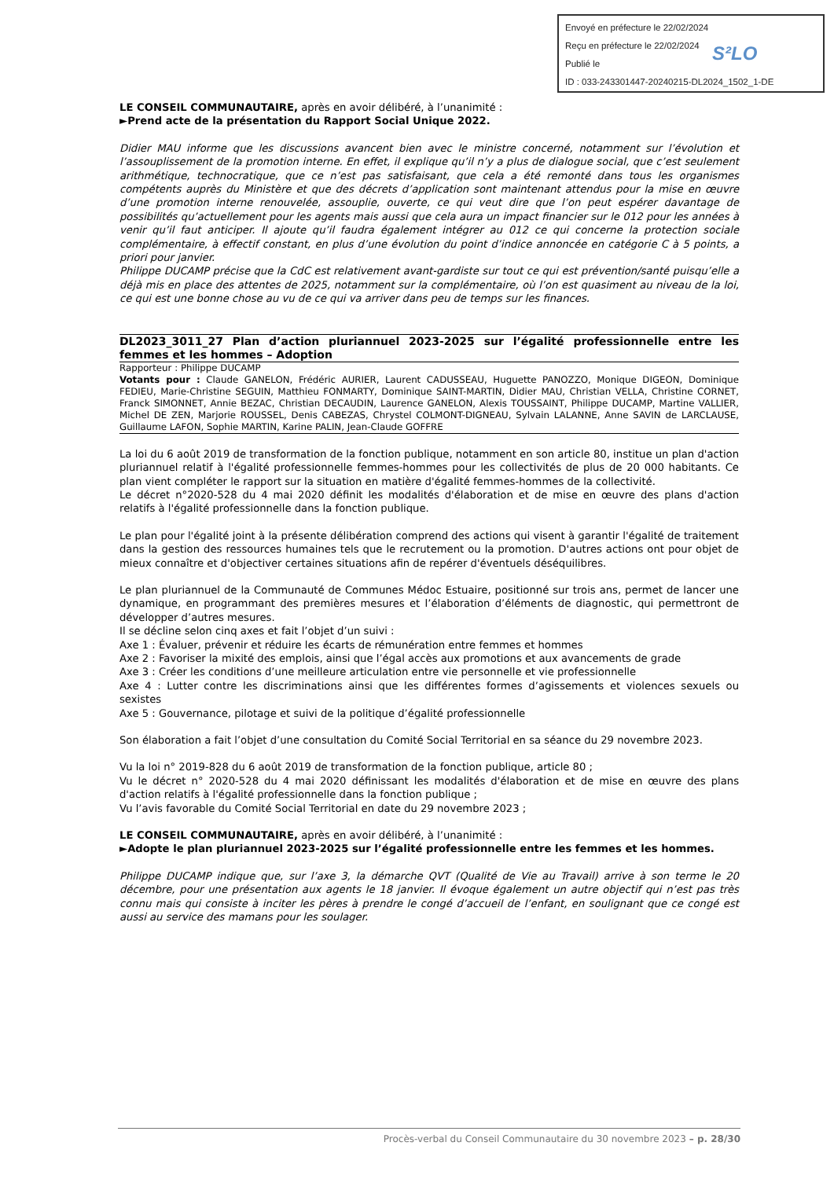Envoyé en préfecture le 22/02/2024
Reçu en préfecture le 22/02/2024
Publié le
ID : 033-243301447-20240215-DL2024_1502_1-DE
S²LO
LE CONSEIL COMMUNAUTAIRE, après en avoir délibéré, à l’unanimité :
►Prend acte de la présentation du Rapport Social Unique 2022.
Didier MAU informe que les discussions avancent bien avec le ministre concerné, notamment sur l’évolution et l’assouplissement de la promotion interne. En effet, il explique qu’il n’y a plus de dialogue social, que c’est seulement arithmétique, technocratique, que ce n’est pas satisfaisant, que cela a été remonté dans tous les organismes compétents auprès du Ministère et que des décrets d’application sont maintenant attendus pour la mise en œuvre d’une promotion interne renouvelée, assouplie, ouverte, ce qui veut dire que l’on peut espérer davantage de possibilités qu’actuellement pour les agents mais aussi que cela aura un impact financier sur le 012 pour les années à venir qu’il faut anticiper. Il ajoute qu’il faudra également intégrer au 012 ce qui concerne la protection sociale complémentaire, à effectif constant, en plus d’une évolution du point d’indice annoncée en catégorie C à 5 points, a priori pour janvier.
Philippe DUCAMP précise que la CdC est relativement avant-gardiste sur tout ce qui est prévention/santé puisqu’elle a déjà mis en place des attentes de 2025, notamment sur la complémentaire, où l’on est quasiment au niveau de la loi, ce qui est une bonne chose au vu de ce qui va arriver dans peu de temps sur les finances.
DL2023_3011_27 Plan d’action pluriannuel 2023-2025 sur l’égalité professionnelle entre les femmes et les hommes – Adoption
Rapporteur : Philippe DUCAMP
Votants pour : Claude GANELON, Frédéric AURIER, Laurent CADUSSEAU, Huguette PANOZZO, Monique DIGEON, Dominique FEDIEU, Marie-Christine SEGUIN, Matthieu FONMARTY, Dominique SAINT-MARTIN, Didier MAU, Christian VELLA, Christine CORNET, Franck SIMONNET, Annie BEZAC, Christian DECAUDIN, Laurence GANELON, Alexis TOUSSAINT, Philippe DUCAMP, Martine VALLIER, Michel DE ZEN, Marjorie ROUSSEL, Denis CABEZAS, Chrystel COLMONT-DIGNEAU, Sylvain LALANNE, Anne SAVIN de LARCLAUSE, Guillaume LAFON, Sophie MARTIN, Karine PALIN, Jean-Claude GOFFRE
La loi du 6 août 2019 de transformation de la fonction publique, notamment en son article 80, institue un plan d'action pluriannuel relatif à l'égalité professionnelle femmes-hommes pour les collectivités de plus de 20 000 habitants. Ce plan vient compléter le rapport sur la situation en matière d'égalité femmes-hommes de la collectivité.
Le décret n°2020-528 du 4 mai 2020 définit les modalités d'élaboration et de mise en œuvre des plans d'action relatifs à l'égalité professionnelle dans la fonction publique.
Le plan pour l'égalité joint à la présente délibération comprend des actions qui visent à garantir l'égalité de traitement dans la gestion des ressources humaines tels que le recrutement ou la promotion. D'autres actions ont pour objet de mieux connaître et d'objectiver certaines situations afin de repérer d'éventuels déséquilibres.
Le plan pluriannuel de la Communauté de Communes Médoc Estuaire, positionné sur trois ans, permet de lancer une dynamique, en programmant des premières mesures et l’élaboration d’éléments de diagnostic, qui permettront de développer d’autres mesures.
Il se décline selon cinq axes et fait l’objet d’un suivi :
Axe 1 : Évaluer, prévenir et réduire les écarts de rémunération entre femmes et hommes
Axe 2 : Favoriser la mixité des emplois, ainsi que l’égal accès aux promotions et aux avancements de grade
Axe 3 : Créer les conditions d’une meilleure articulation entre vie personnelle et vie professionnelle
Axe 4 : Lutter contre les discriminations ainsi que les différentes formes d’agissements et violences sexuels ou sexistes
Axe 5 : Gouvernance, pilotage et suivi de la politique d’égalité professionnelle
Son élaboration a fait l’objet d’une consultation du Comité Social Territorial en sa séance du 29 novembre 2023.
Vu la loi n° 2019-828 du 6 août 2019 de transformation de la fonction publique, article 80 ;
Vu le décret n° 2020-528 du 4 mai 2020 définissant les modalités d'élaboration et de mise en œuvre des plans d'action relatifs à l'égalité professionnelle dans la fonction publique ;
Vu l’avis favorable du Comité Social Territorial en date du 29 novembre 2023 ;
LE CONSEIL COMMUNAUTAIRE, après en avoir délibéré, à l’unanimité :
►Adopte le plan pluriannuel 2023-2025 sur l’égalité professionnelle entre les femmes et les hommes.
Philippe DUCAMP indique que, sur l’axe 3, la démarche QVT (Qualité de Vie au Travail) arrive à son terme le 20 décembre, pour une présentation aux agents le 18 janvier. Il évoque également un autre objectif qui n’est pas très connu mais qui consiste à inciter les pères à prendre le congé d’accueil de l’enfant, en soulignant que ce congé est aussi au service des mamans pour les soulager.
Procès-verbal du Conseil Communautaire du 30 novembre 2023 – p. 28/30